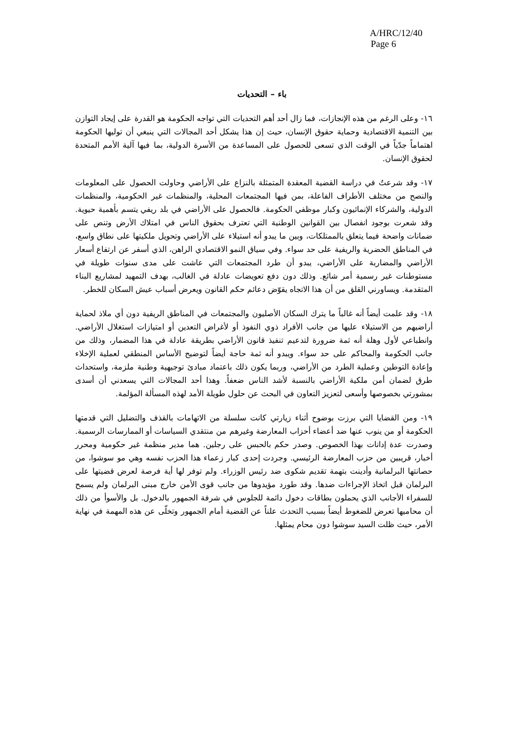A/HRC/12/40
Page 6
باء – التحديات
١٦- وعلى الرغم من هذه الإنجازات، فما زال أحد أهم التحديات التي تواجه الحكومة هو القدرة على إيجاد التوازن بين التنمية الاقتصادية وحماية حقوق الإنسان، حيث إن هذا يشكل أحد المجالات التي ينبغي أن توليها الحكومة اهتماماً جدّياً في الوقت الذي تسعى للحصول على المساعدة من الأسرة الدولية، بما فيها آلية الأمم المتحدة لحقوق الإنسان.
١٧- وقد شرعتُ في دراسة القضية المعقدة المتمثلة بالنزاع على الأراضي وحاولت الحصول على المعلومات والنصح من مختلف الأطراف الفاعلة، بمن فيها المجتمعات المحلية، والمنظمات غير الحكومية، والمنظمات الدولية، والشركاء الإنمائيون وكبار موظفي الحكومة. فالحصول على الأراضي في بلد ريفي يتسم بأهمية حيوية. وقد شعرت بوجود انفصال بين القوانين الوطنية التي تعترف بحقوق الناس في امتلاك الأرض وتنص على ضمانات واضحة فيما يتعلق بالممتلكات، وبين ما يبدو أنه استيلاء على الأراضي وتحويل ملكيتها على نطاق واسع، في المناطق الحضرية والريفية على حد سواء. وفي سياق النمو الاقتصادي الراهن، الذي أسفر عن ارتفاع أسعار الأراضي والمضاربة على الأراضي، يبدو أن طرد المجتمعات التي عاشت على مدى سنوات طويلة في مستوطنات غير رسمية أمر شائع. وذلك دون دفع تعويضات عادلة في الغالب، بهدف التمهيد لمشاريع البناء المتقدمة. ويساورني القلق من أن هذا الاتجاه يقوّض دعائم حكم القانون ويعرض أسباب عيش السكان للخطر.
١٨- وقد علمت أيضاً أنه غالباً ما يترك السكان الأصليون والمجتمعات في المناطق الريفية دون أي ملاذ لحماية أراضيهم من الاستيلاء عليها من جانب الأفراد ذوي النفوذ أو لأغراض التعدين أو امتيازات استغلال الأراضي. وانطباعي لأول وهلة أنه ثمة ضرورة لتدعيم تنفيذ قانون الأراضي بطريقة عادلة في هذا المضمار، وذلك من جانب الحكومة والمحاكم على حد سواء. ويبدو أنه ثمة حاجة أيضاً لتوضيح الأساس المنطقي لعملية الإخلاء وإعادة التوطين وعملية الطرد من الأراضي، وربما يكون ذلك باعتماد مبادئ توجيهية وطنية ملزمة، واستحداث طرق لضمان أمن ملكية الأراضي بالنسبة لأشد الناس ضعفاً. وهذا أحد المجالات التي يسعدني أن أسدى بمشورتي بخصوصها وأسعى لتعزيز التعاون في البحث عن حلول طويلة الأمد لهذه المسألة المؤلمة.
١٩- ومن القضايا التي برزت بوضوح أثناء زيارتي كانت سلسلة من الاتهامات بالقذف والتضليل التي قدمتها الحكومة أو من ينوب عنها ضد أعضاء أحزاب المعارضة وغيرهم من منتقدي السياسات أو الممارسات الرسمية. وصدرت عدة إدانات بهذا الخصوص. وصدر حكم بالحبس على رجلين. هما مدير منظمة غير حكومية ومحرر أخبار، قريبين من حزب المعارضة الرئيسي. وجردت إحدى كبار زعماء هذا الحزب نفسه وهي مو سوشوا، من حصانتها البرلمانية وأدينت بتهمة تقديم شكوى ضد رئيس الوزراء. ولم توفر لها أية فرصة لعرض قضيتها على البرلمان قبل اتخاذ الإجراءات ضدها. وقد طورد مؤيدوها من جانب قوى الأمن خارج مبنى البرلمان ولم يسمح للسفراء الأجانب الذي يحملون بطاقات دخول دائمة للجلوس في شرفة الجمهور بالدخول. بل والأسوأ من ذلك أن محاميها تعرض للضغوط أيضاً بسبب التحدث علناً عن القضية أمام الجمهور وتخلّى عن هذه المهمة في نهاية الأمر، حيث ظلت السيد سوشوا دون محام يمثلها.